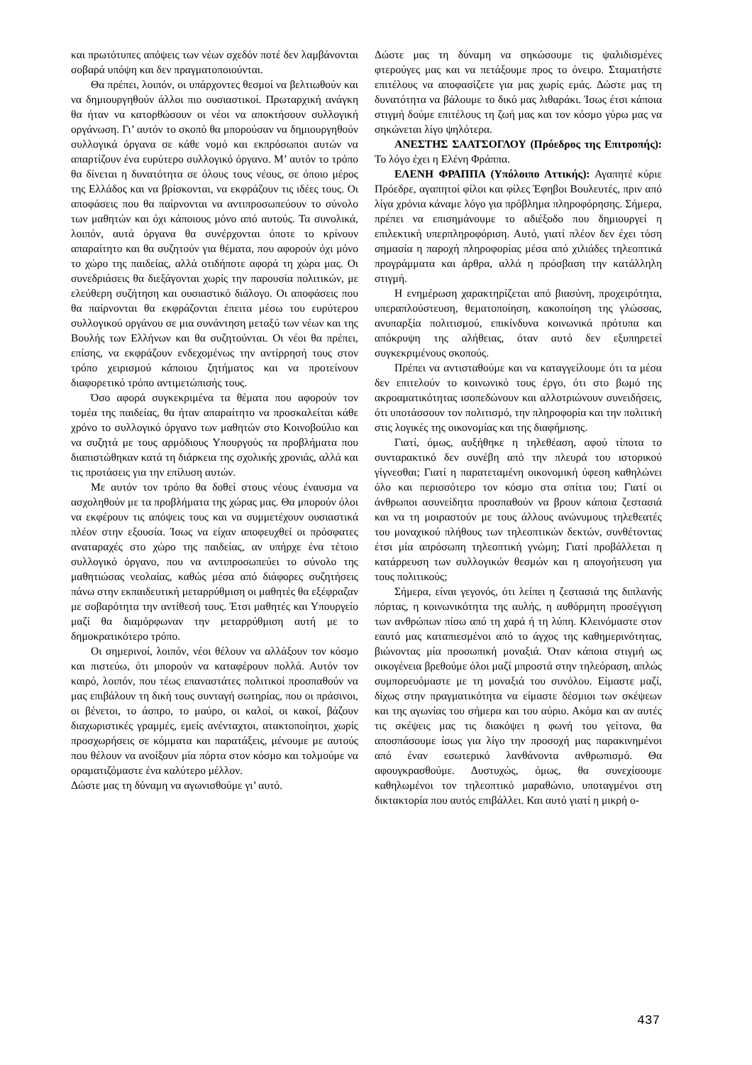και πρωτότυπες απόψεις των νέων σχεδόν ποτέ δεν λαμβάνονται σοβαρά υπόψη και δεν πραγματοποιούνται.
Θα πρέπει, λοιπόν, οι υπάρχοντες θεσμοί να βελτιωθούν και να δημιουργηθούν άλλοι πιο ουσιαστικοί. Πρωταρχική ανάγκη θα ήταν να κατορθώσουν οι νέοι να αποκτήσουν συλλογική οργάνωση. Γι’ αυτόν το σκοπό θα μπορούσαν να δημιουργηθούν συλλογικά όργανα σε κάθε νομό και εκπρόσωποι αυτών να απαρτίζουν ένα ευρύτερο συλλογικό όργανο. Μ’ αυτόν το τρόπο θα δίνεται η δυνατότητα σε όλους τους νέους, σε όποιο μέρος της Ελλάδος και να βρίσκονται, να εκφράζουν τις ιδέες τους. Οι αποφάσεις που θα παίρνονται να αντιπροσωπεύουν το σύνολο των μαθητών και όχι κάποιους μόνο από αυτούς. Τα συνολικά, λοιπόν, αυτά όργανα θα συνέρχονται όποτε το κρίνουν απαραίτητο και θα συζητούν για θέματα, που αφορούν όχι μόνο το χώρο της παιδείας, αλλά οτιδήποτε αφορά τη χώρα μας. Οι συνεδριάσεις θα διεξάγονται χωρίς την παρουσία πολιτικών, με ελεύθερη συζήτηση και ουσιαστικό διάλογο. Οι αποφάσεις που θα παίρνονται θα εκφράζονται έπειτα μέσω του ευρύτερου συλλογικού οργάνου σε μια συνάντηση μεταξύ των νέων και της Βουλής των Ελλήνων και θα συζητούνται. Οι νέοι θα πρέπει, επίσης, να εκφράζουν ενδεχομένως την αντίρρησή τους στον τρόπο χειρισμού κάποιου ζητήματος και να προτείνουν διαφορετικό τρόπο αντιμετώπισής τους.
Όσο αφορά συγκεκριμένα τα θέματα που αφορούν τον τομέα της παιδείας, θα ήταν απαραίτητο να προσκαλείται κάθε χρόνο το συλλογικό όργανο των μαθητών στο Κοινοβούλιο και να συζητά με τους αρμόδιους Υπουργούς τα προβλήματα που διαπιστώθηκαν κατά τη διάρκεια της σχολικής χρονιάς, αλλά και τις προτάσεις για την επίλυση αυτών.
Με αυτόν τον τρόπο θα δοθεί στους νέους έναυσμα να ασχοληθούν με τα προβλήματα της χώρας μας. Θα μπορούν όλοι να εκφέρουν τις απόψεις τους και να συμμετέχουν ουσιαστικά πλέον στην εξουσία. Ίσως να είχαν αποφευχθεί οι πρόσφατες αναταραχές στο χώρο της παιδείας, αν υπήρχε ένα τέτοιο συλλογικό όργανο, που να αντιπροσωπεύει το σύνολο της μαθητιώσας νεολαίας, καθώς μέσα από διάφορες συζητήσεις πάνω στην εκπαιδευτική μεταρρύθμιση οι μαθητές θα εξέφραζαν με σοβαρότητα την αντίθεσή τους. Έτσι μαθητές και Υπουργείο μαζί θα διαμόρφωναν την μεταρρύθμιση αυτή με το δημοκρατικότερο τρόπο.
Οι σημερινοί, λοιπόν, νέοι θέλουν να αλλάξουν τον κόσμο και πιστεύω, ότι μπορούν να καταφέρουν πολλά. Αυτόν τον καιρό, λοιπόν, που τέως επαναστάτες πολιτικοί προσπαθούν να μας επιβάλουν τη δική τους συνταγή σωτηρίας, που οι πράσινοι, οι βένετοι, το άσπρο, το μαύρο, οι καλοί, οι κακοί, βάζουν διαχωριστικές γραμμές, εμείς ανένταχτοι, ατακτοποίητοι, χωρίς προσχωρήσεις σε κόμματα και παρατάξεις, μένουμε με αυτούς που θέλουν να ανοίξουν μία πόρτα στον κόσμο και τολμούμε να οραματιζόμαστε ένα καλύτερο μέλλον.
Δώστε μας τη δύναμη να αγωνισθούμε γι’ αυτό.
Δώστε μας τη δύναμη να σηκώσουμε τις ψαλιδισμένες φτερούγες μας και να πετάξουμε προς το όνειρο. Σταματήστε επιτέλους να αποφασίζετε για μας χωρίς εμάς. Δώστε μας τη δυνατότητα να βάλουμε το δικό μας λιθαράκι. Ίσως έτσι κάποια στιγμή δούμε επιτέλους τη ζωή μας και τον κόσμο γύρω μας να σηκώνεται λίγο ψηλότερα.
ΑΝΕΣΤΗΣ ΣΑΑΤΣΟΓΛΟΥ (Πρόεδρος της Επιτροπής): Το λόγο έχει η Ελένη Φράππα.
ΕΛΕΝΗ ΦΡΑΠΠΑ (Υπόλοιπο Αττικής): Αγαπητέ κύριε Πρόεδρε, αγαπητοί φίλοι και φίλες Έφηβοι Βουλευτές, πριν από λίγα χρόνια κάναμε λόγο για πρόβλημα πληροφόρησης. Σήμερα, πρέπει να επισημάνουμε το αδιέξοδο που δημιουργεί η επιλεκτική υπερπληροφόριση. Αυτό, γιατί πλέον δεν έχει τόση σημασία η παροχή πληροφορίας μέσα από χιλιάδες τηλεοπτικά προγράμματα και άρθρα, αλλά η πρόσβαση την κατάλληλη στιγμή.
Η ενημέρωση χαρακτηρίζεται από βιασύνη, προχειρότητα, υπεραπλούστευση, θεματοποίηση, κακοποίηση της γλώσσας, ανυπαρξία πολιτισμού, επικίνδυνα κοινωνικά πρότυπα και απόκρυψη της αλήθειας, όταν αυτό δεν εξυπηρετεί συγκεκριμένους σκοπούς.
Πρέπει να αντισταθούμε και να καταγγείλουμε ότι τα μέσα δεν επιτελούν το κοινωνικό τους έργο, ότι στο βωμό της ακροαματικότητας ισοπεδώνουν και αλλοτριώνουν συνειδήσεις, ότι υποτάσσουν τον πολιτισμό, την πληροφορία και την πολιτική στις λογικές της οικονομίας και της διαφήμισης.
Γιατί, όμως, αυξήθηκε η τηλεθέαση, αφού τίποτα το συνταρακτικό δεν συνέβη από την πλευρά του ιστορικού γίγνεσθαι; Γιατί η παρατεταμένη οικονομική ύφεση καθηλώνει όλο και περισσότερο τον κόσμο στα σπίτια του; Γιατί οι άνθρωποι ασυνείδητα προσπαθούν να βρουν κάποια ζεστασιά και να τη μοιραστούν με τους άλλους ανώνυμους τηλεθεατές του μοναχικού πλήθους των τηλεοπτικών δεκτών, συνθέτοντας έτσι μία απρόσωπη τηλεοπτική γνώμη; Γιατί προβάλλεται η κατάρρευση των συλλογικών θεσμών και η απογοήτευση για τους πολιτικούς;
Σήμερα, είναι γεγονός, ότι λείπει η ζεστασιά της διπλανής πόρτας, η κοινωνικότητα της αυλής, η αυθόρμητη προσέγγιση των ανθρώπων πίσω από τη χαρά ή τη λύπη. Κλεινόμαστε στον εαυτό μας καταπιεσμένοι από το άγχος της καθημερινότητας, βιώνοντας μία προσωπική μοναξιά. Όταν κάποια στιγμή ως οικογένεια βρεθούμε όλοι μαζί μπροστά στην τηλεόραση, απλώς συμπορευόμαστε με τη μοναξιά του συνόλου. Είμαστε μαζί, δίχως στην πραγματικότητα να είμαστε δέσμιοι των σκέψεων και της αγωνίας του σήμερα και του αύριο. Ακόμα και αν αυτές τις σκέψεις μας τις διακόψει η φωνή του γείτονα, θα αποσπάσουμε ίσως για λίγο την προσοχή μας παρακινημένοι από έναν εσωτερικό λανθάνοντα ανθρωπισμό. Θα αφουγκρασθούμε. Δυστυχώς, όμως, θα συνεχίσουμε καθηλωμένοι τον τηλεοπτικό μαραθώνιο, υποταγμένοι στη δικτακτορία που αυτός επιβάλλει. Και αυτό γιατί η μικρή ο-
437